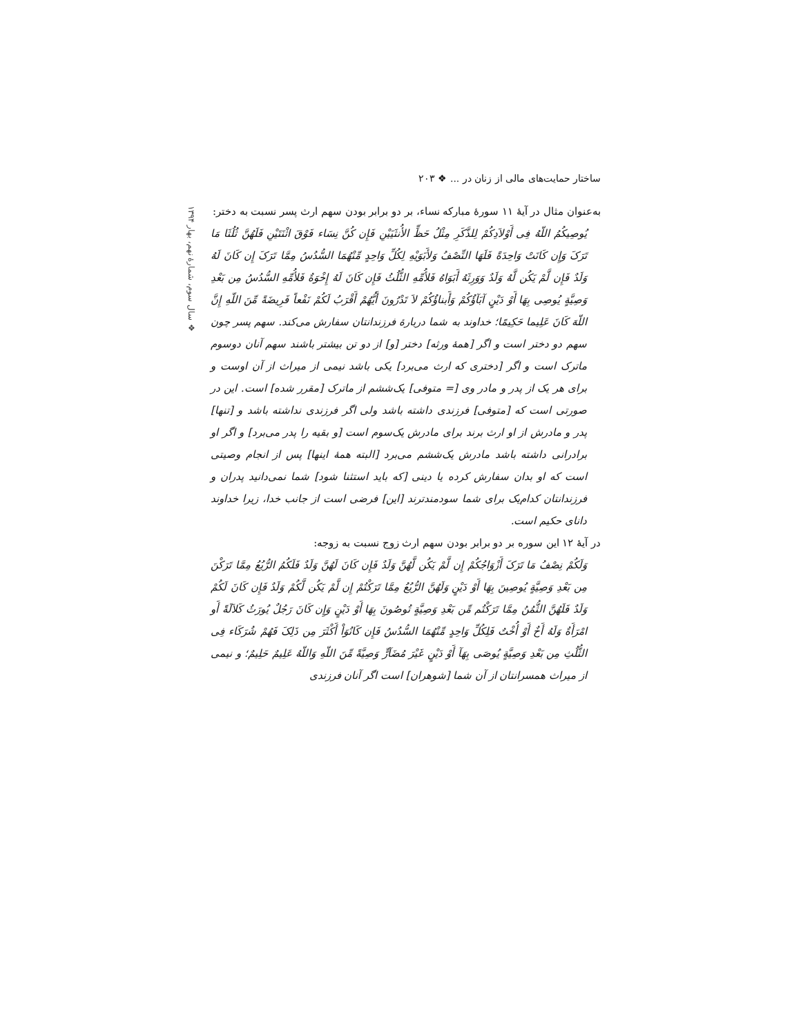ساختار حمایت‌های مالی از زنان در ... ❖ ۲۰۳
به‌عنوان مثال در آیهٔ ۱۱ سورهٔ مبارکه نساء، بر دو برابر بودن سهم ارث پسر نسبت به دختر:
یُوصِیکُمُ اللّهُ فِی أَوْلاَدِکُمْ لِلذَّکَرِ مِثْلُ حَظِّ الأُنثَیَیْنِ فَإِن کُنَّ نِسَاء فَوْقَ اثْنَتَیْنِ فَلَهُنَّ ثُلُثَا مَا تَرَکَ وَإِن کَانَتْ وَاحِدَةً فَلَهَا النِّصْفُ وَلأَبَوَیْهِ لِکُلِّ وَاحِدٍ مِّنْهُمَا السُّدُسُ مِمَّا تَرَکَ إِن کَانَ لَهُ وَلَدٌ فَإِن لَّمْ یَکُن لَّهُ وَلَدٌ وَوَرِثَهُ أَبَوَاهُ فَلأُمِّهِ الثُّلُثُ فَإِن کَانَ لَهُ إِخْوَةٌ فَلأُمِّهِ السُّدُسُ مِن بَعْدِ وَصِیَّةٍ یُوصِی بِهَا أَوْ دَیْنٍ آبَآؤُکُمْ وَأَبناؤُکُمْ لاَ تَدْرُونَ أَیُّهُمْ أَقْرَبُ لَکُمْ نَفْعاً فَرِیضَةً مِّنَ اللّهِ إِنَّ اللّهَ کَانَ عَلِیما حَکِیمًا؛ خداوند به شما دربارهٔ فرزندانتان سفارش می‌کند. سهم پسر چون سهم دو دختر است و اگر [همهٔ ورثه] دختر [و] از دو تن بیشتر باشند سهم آنان دوسوم ماترک است و اگر [دختری که ارث می‌برد] یکی باشد نیمی از میراث از آن اوست و برای هر یک از پدر و مادر وی [= متوفی] یک‌ششم از ماترک [مقرر شده] است. این در صورتی است که [متوفی] فرزندی داشته باشد ولی اگر فرزندی نداشته باشد و [تنها] پدر و مادرش از او ارث برند برای مادرش یک‌سوم است [و بقیه را پدر می‌برد] و اگر او برادرانی داشته باشد مادرش یک‌ششم می‌برد [البته همهٔ اینها] پس از انجام وصیتی است که او بدان سفارش کرده یا دینی [که باید استثنا شود] شما نمی‌دانید پدران و فرزندانتان کدام‌یک برای شما سودمندترند [این] فرضی است از جانب خدا، زیرا خداوند دانای حکیم است.
در آیهٔ ۱۲ این سوره بر دو برابر بودن سهم ارث زوج نسبت به زوجه:
وَلَکُمْ نِصْفُ مَا تَرَکَ أَزْوَاجُکُمْ إِن لَّمْ یَکُن لَّهُنَّ وَلَدٌ فَإِن کَانَ لَهُنَّ وَلَدٌ فَلَکُمُ الرُّبُعُ مِمَّا تَرَکْنَ مِن بَعْدِ وَصِیَّةٍ یُوصِینَ بِهَا أَوْ دَیْنٍ وَلَهُنَّ الرُّبُعُ مِمَّا تَرَکْتُمْ إِن لَّمْ یَکُن لَّکُمْ وَلَدٌ فَإِن کَانَ لَکُمْ وَلَدٌ فَلَهُنَّ الثُّمُنُ مِمَّا تَرَکْتُم مِّن بَعْدِ وَصِیَّةٍ تُوصُونَ بِهَا أَوْ دَیْنٍ وَإِن کَانَ رَجُلٌ یُورَثُ کَلاَلَةً أَو امْرَأَةٌ وَلَهُ أَخٌ أَوْ أُخْتٌ فَلِکُلِّ وَاحِدٍ مِّنْهُمَا السُّدُسُ فَإِن کَانُوَاْ أَکْثَرَ مِن ذَلِکَ فَهُمْ شُرَکَاء فِی الثُّلُثِ مِن بَعْدِ وَصِیَّةٍ یُوصَی بِهَآ أَوْ دَیْنٍ غَیْرَ مُضَآرٍّ وَصِیَّةً مِّنَ اللّهِ وَاللّهُ عَلِیمٌ حَلِیمٌ؛ و نیمی از میراث همسرانتان از آن شما [شوهران] است اگر آنان فرزندی
❖ سال سوم، شمارهٔ نهم، بهار ۱۳۹۴